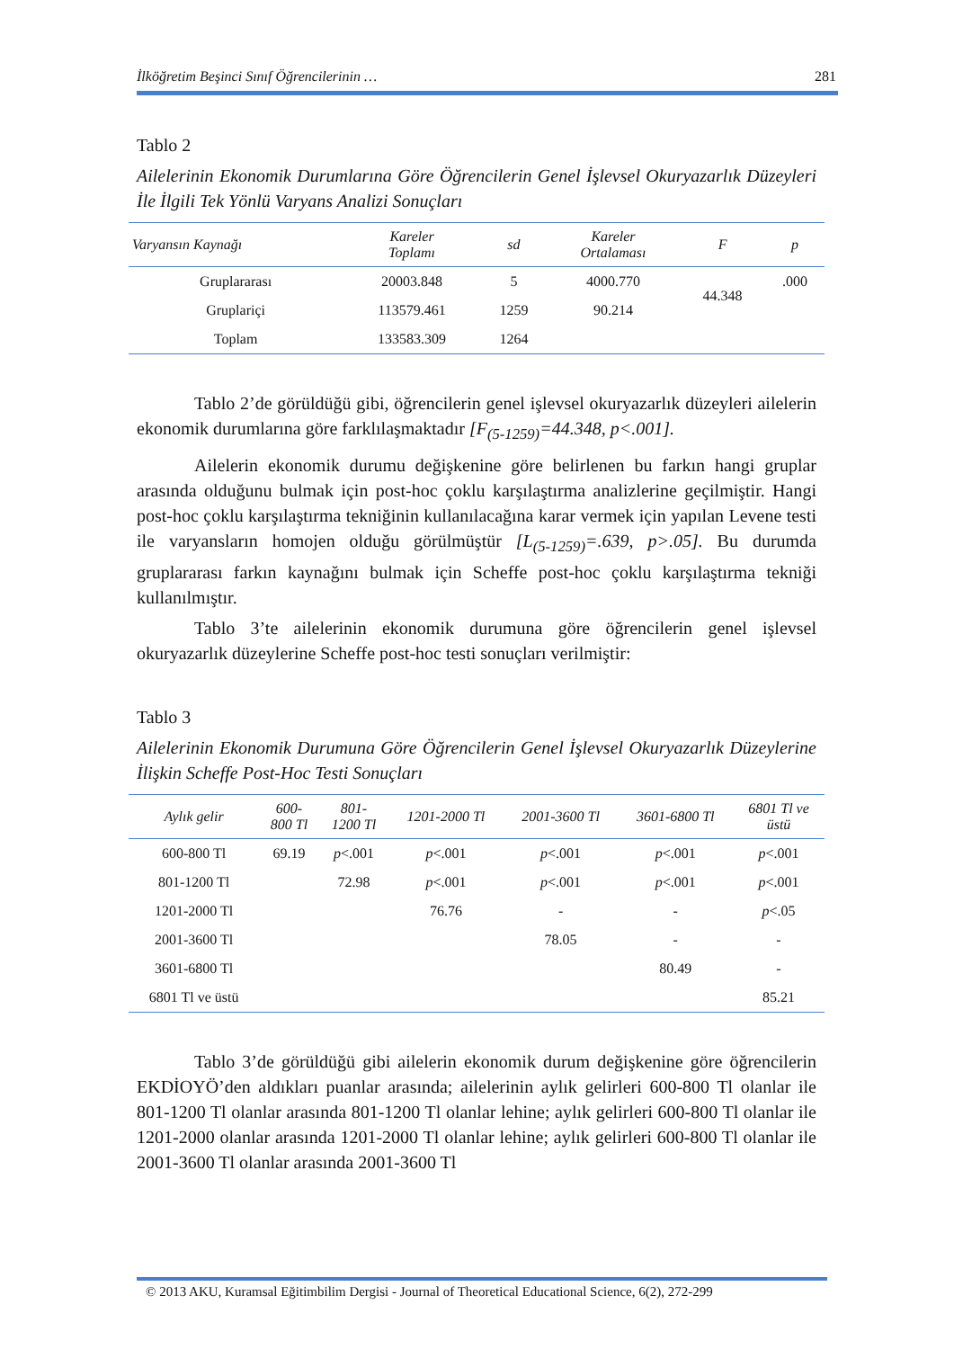İlköğretim Beşinci Sınıf Öğrencilerinin … 281
Tablo 2
Ailelerinin Ekonomik Durumlarına Göre Öğrencilerin Genel İşlevsel Okuryazarlık Düzeyleri İle İlgili Tek Yönlü Varyans Analizi Sonuçları
| Varyansın Kaynağı | Kareler Toplamı | sd | Kareler Ortalaması | F | p |
| --- | --- | --- | --- | --- | --- |
| Gruplararası | 20003.848 | 5 | 4000.770 | 44.348 | .000 |
| Gruplariçi | 113579.461 | 1259 | 90.214 | | |
| Toplam | 133583.309 | 1264 | | | |
Tablo 2’de görüldüğü gibi, öğrencilerin genel işlevsel okuryazarlık düzeyleri ailelerin ekonomik durumlarına göre farklılaşmaktadır [F<sub>(5-1259)</sub>=44.348, p<.001].
Ailelerin ekonomik durumu değişkenine göre belirlenen bu farkın hangi gruplar arasında olduğunu bulmak için post-hoc çoklu karşılaştırma analizlerine geçilmiştir. Hangi post-hoc çoklu karşılaştırma tekniğinin kullanılacağına karar vermek için yapılan Levene testi ile varyansların homojen olduğu görülmüştür [L<sub>(5-1259)</sub>=.639, p>.05]. Bu durumda gruplararası farkın kaynağını bulmak için Scheffe post-hoc çoklu karşılaştırma tekniği kullanılmıştır.
Tablo 3’te ailelerinin ekonomik durumuna göre öğrencilerin genel işlevsel okuryazarlık düzeylerine Scheffe post-hoc testi sonuçları verilmiştir:
Tablo 3
Ailelerinin Ekonomik Durumuna Göre Öğrencilerin Genel İşlevsel Okuryazarlık Düzeylerine İlişkin Scheffe Post-Hoc Testi Sonuçları
| Aylık gelir | 600- 800 Tl | 801- 1200 Tl | 1201-2000 Tl | 2001-3600 Tl | 3601-6800 Tl | 6801 Tl ve üstü |
| --- | --- | --- | --- | --- | --- | --- |
| 600-800 Tl | 69.19 | p <.001 | p <.001 | p <.001 | p <.001 | p <.001 |
| 801-1200 Tl | | 72.98 | p <.001 | p <.001 | p <.001 | p <.001 |
| 1201-2000 Tl | | | 76.76 | - | - | p <.05 |
| 2001-3600 Tl | | | | 78.05 | - | - |
| 3601-6800 Tl | | | | | 80.49 | - |
| 6801 Tl ve üstü | | | | | | 85.21 |
Tablo 3’de görüldüğü gibi ailelerin ekonomik durum değişkenine göre öğrencilerin EKDİOYÖ’den aldıkları puanlar arasında; ailelerinin aylık gelirleri 600-800 Tl olanlar ile 801-1200 Tl olanlar arasında 801-1200 Tl olanlar lehine; aylık gelirleri 600-800 Tl olanlar ile 1201-2000 olanlar arasında 1201-2000 Tl olanlar lehine; aylık gelirleri 600-800 Tl olanlar ile 2001-3600 Tl olanlar arasında 2001-3600 Tl
© 2013 AKU, Kuramsal Eğitimbilim Dergisi - Journal of Theoretical Educational Science, 6(2), 272-299